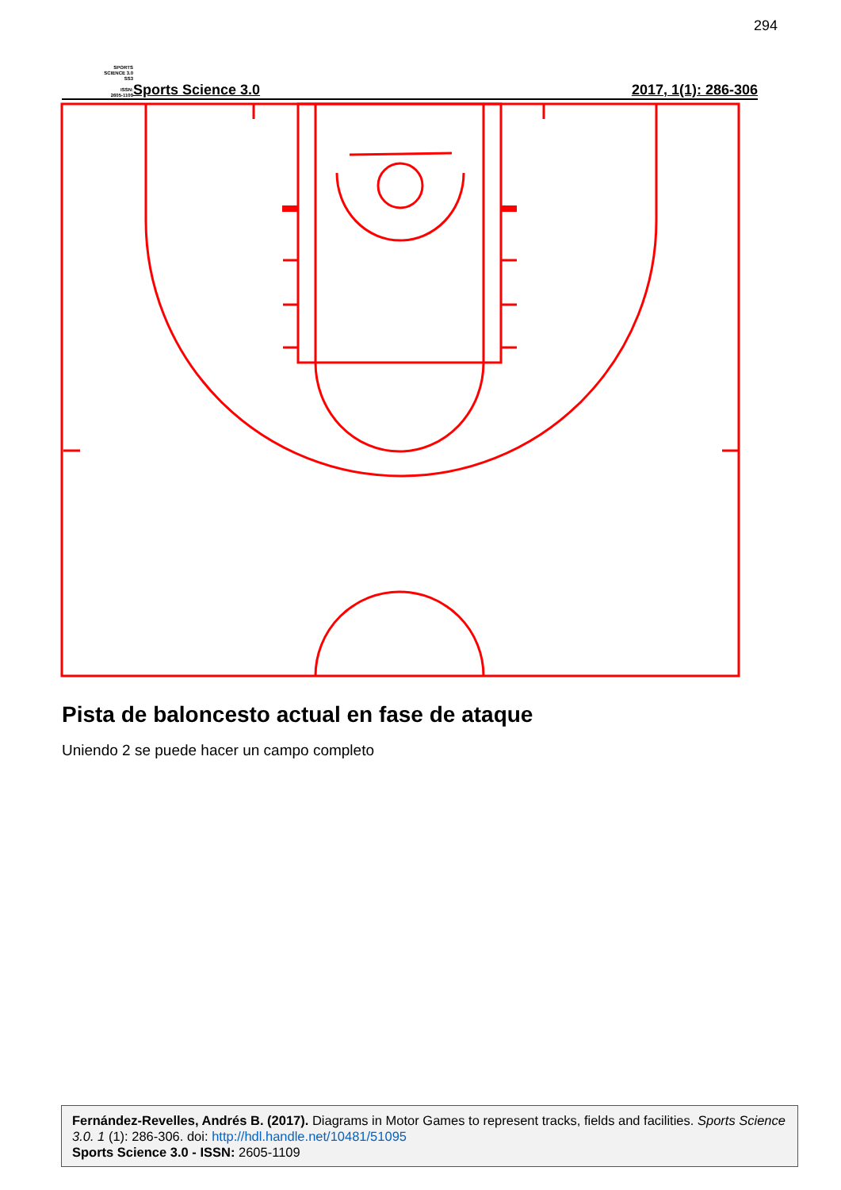294
SPORTS
SCIENCE 3.0
SS3
ISSN:
2605-1109
Sports Science 3.0
2017, 1(1): 286-306
Pista de baloncesto actual en fase de ataque
Uniendo 2 se puede hacer un campo completo
Fernández-Revelles, Andrés B. (2017). Diagrams in Motor Games to represent tracks, fields and facilities. Sports Science 3.0. 1 (1): 286-306. doi: http://hdl.handle.net/10481/51095
Sports Science 3.0 - ISSN: 2605-1109